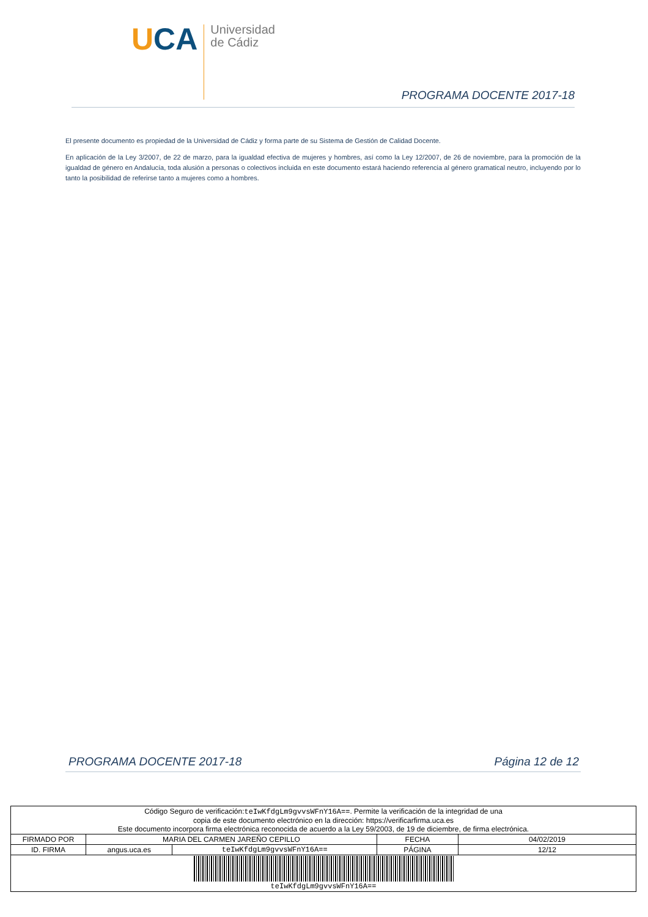UCA
Universidad
de Cádiz
PROGRAMA DOCENTE 2017-18
El presente documento es propiedad de la Universidad de Cádiz y forma parte de su Sistema de Gestión de Calidad Docente.
En aplicación de la Ley 3/2007, de 22 de marzo, para la igualdad efectiva de mujeres y hombres, así como la Ley 12/2007, de 26 de noviembre, para la promoción de la igualdad de género en Andalucía, toda alusión a personas o colectivos incluida en este documento estará haciendo referencia al género gramatical neutro, incluyendo por lo tanto la posibilidad de referirse tanto a mujeres como a hombres.
PROGRAMA DOCENTE 2017-18 Página 12 de 12
| Código Seguro de verificación: teIwKfdgLm9gvvsWFnY16A== . Permite la verificación de la integridad de una copia de este documento electrónico en la dirección: https://verificarfirma.uca.es Este documento incorpora firma electrónica reconocida de acuerdo a la Ley 59/2003, de 19 de diciembre, de firma electrónica. | | | | |
| FIRMADO POR | MARIA DEL CARMEN JAREÑO CEPILLO | | FECHA | 04/02/2019 |
| ID. FIRMA | angus.uca.es | teIwKfdgLm9gvvsWFnY16A== | PÁGINA | 12/12 |
| teIwKfdgLm9gvvsWFnY16A== | | | | |